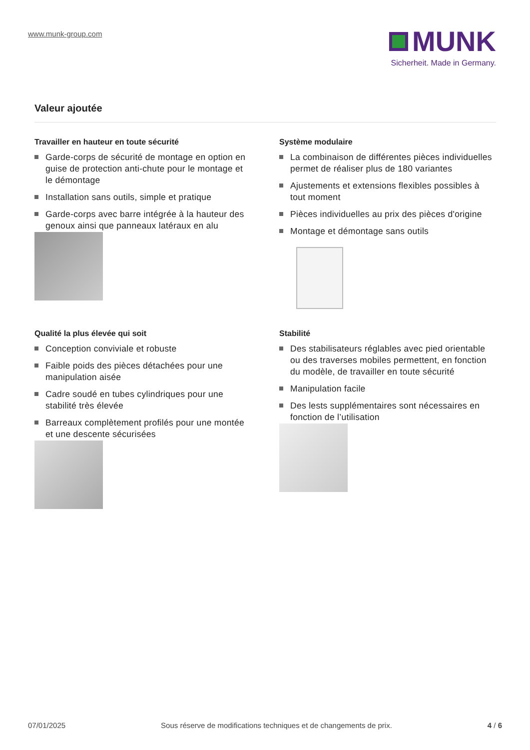www.munk-group.com
MUNK
Sicherheit. Made in Germany.
Valeur ajoutée
Travailler en hauteur en toute sécurité
Garde-corps de sécurité de montage en option en guise de protection anti-chute pour le montage et le démontage
Installation sans outils, simple et pratique
Garde-corps avec barre intégrée à la hauteur des genoux ainsi que panneaux latéraux en alu
Système modulaire
La combinaison de différentes pièces individuelles permet de réaliser plus de 180 variantes
Ajustements et extensions flexibles possibles à tout moment
Pièces individuelles au prix des pièces d'origine
Montage et démontage sans outils
Qualité la plus élevée qui soit
Conception conviviale et robuste
Faible poids des pièces détachées pour une manipulation aisée
Cadre soudé en tubes cylindriques pour une stabilité très élevée
Barreaux complètement profilés pour une montée et une descente sécurisées
Stabilité
Des stabilisateurs réglables avec pied orientable ou des traverses mobiles permettent, en fonction du modèle, de travailler en toute sécurité
Manipulation facile
Des lests supplémentaires sont nécessaires en fonction de l’utilisation
07/01/2025 Sous réserve de modifications techniques et de changements de prix. 4 / 6